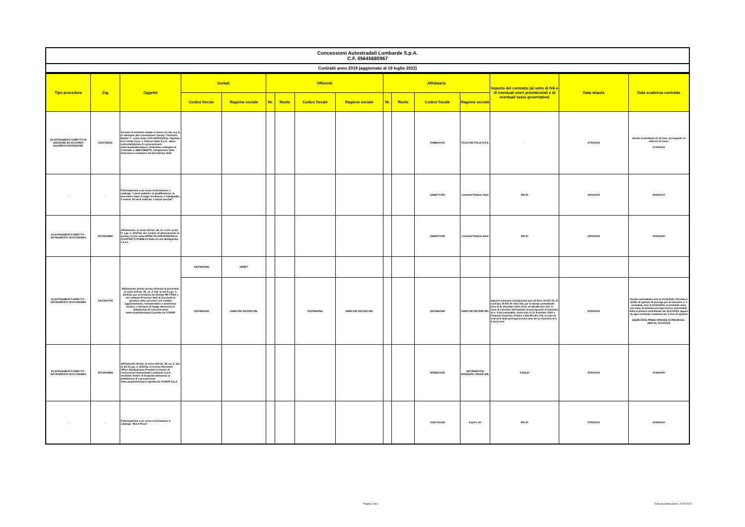Concessioni Autostradali Lombarde S.p.A.
C.F. 05645680967
Contratti anno 2019 (aggiornato al 19 luglio 2022)
| Tipo procedura | Cig | Oggetto | Invitati | | Offerenti | | | | Affidatario | | | | Importo del contratto (al netto di IVA e di eventuali oneri previdenziali e di eventuali tasse governative) | Data stipula | Data scadenza contratto |
| --- | --- | --- | --- | --- | --- | --- | --- | --- | --- | --- | --- | --- | --- | --- | --- |
| | | | Codice fiscale | Ragione sociale | Nr. | Ruolo | Codice fiscale | Ragione sociale | Nr. | Ruolo | Codice fiscale | Ragione sociale | | | |
| 26-AFFIDAMENTO DIRETTO IN ADESIONE AD ACCORDO QUADRO/CONVENZIONE | Z242755E5E | Servizio di telefonia mobile in favore di CAL S.p.A. in adesione alla Convenzione Consip "Telefonia Mobile 7", Lotto unico (CIG 6930022311), stipulata tra Consip S.p.A. e Telecom Italia S.p.A., attiva sulla piattaforma di e-procurement www.acquistinretepa.it_Ordinativo collegato al Contratto n. 888011868701. Integrazione della Determina a Contrarre del 26 febbraio 2019 | | | | | | | | | 00488410010 | TELECOM ITALIA S.P.A. | - | 17/04/2019 | durata contrattuale di 18 mesi, prorogabile di ulteriori 12 mesi. 17/09/2021 |
| - | - | Partecipazione a un corso di formazione a catalogo "Lavori pubblici: la qualificazione, le procedure dopo la legge di bilancio, il subappalto, il settore dei beni culturali, i settori speciali" | | | | | | | | | 02668770429 | Contratti Pubblici Italia | 380,00 | 18/04/2019 | 09/05/2019 |
| 23-AFFIDAMENTO DIRETTO - AFFIDAMENTO IN ECONOMIA | ZA7281D8BF | Affidamento, ai sensi dell'art. 36, co. 2 lett. a) del D. Lgs. n. 50/2016, del servizio di abbonamento al portale on line www.APPALTIeCONCESSIONI.eu (CONTRATTI PUBBLICI Italia di Lino Bellagamba s.a.s.). | | | | | | | | | 02668770429 | Contratti Pubblici Italia | 390,00 | 18/04/2019 | 03/05/2020 |
| 23-AFFIDAMENTO DIRETTO - AFFIDAMENTO IN ECONOMIA | ZAC2814706 | Affidamento diretto previa richiesta di preventivi, ai sensi dell'art. 36, co. 2, lett. a) del D.Lgs. n. 50/2016, per la fornitura del Portale HR TPIAZ e del software Presenze Web di Zucchetti di gestione delle presenze con relativo aggiornamento, manutenzione e assistenza tecnica, e fornitura di badge attraverso la piattaforma di e-procurement www.acquistinretepa.it gestita da CONSIP | 04572600965 | HRNET | | | | | | | | | | | |
| | | | 05378560964 | SABICOM SISTEMI SRL | | | 05378560964 | SABICOM SISTEMI SRL | | | 05378560964 | SABICOM SISTEMI SRL | Importo massimo complessivo pari ad Euro 30.941,76, di cui Euro 19.087,40 oltre IVA, per la durata contrattuale sino al 31 dicembre 2021, Euro 10.160,88 oltre IVA, in caso di esercizio dell'opzione di proroga pari al massimo di n. 3 (tre) annualità, ossia sino al 31 dicembre 2024 e l'importo massimo di Euro 1.693,48 oltre IVA, in caso di esercizio della proroga tecnica sino ad un massimo di n. 6 (sei) mesi | 23/04/2019 | Durata contrattuale sino al 31/12/2021. Previsto il diritto di opzione di proroga per al massimo n. 3 annualità, sino al 31/12/2024, esercitabile anno per anno. Eventuale proroga tecnica esercitabile dalla scadenza contrattuale del 31/12/2021 oppure da ogni eventuale scadenza dei 3 anni di opzione ESERCITATA PRIMA OPZIONE DI PROROGA - SINO AL 31/12/2022 |
| 23-AFFIDAMENTO DIRETTO - AFFIDAMENTO IN ECONOMIA | ZDF2831BB5 | Affidamento diretto, ai sensi dell'art. 36, co. 2, lett. a) del D.Lgs. n. 50/2016, di licenze Microsoft Office 365 Business Premium in favore di Concessioni Autostradali Lombarde S.p.A., mediante Ordine di Acquisto attraverso la piattaforma di e-procurement www.acquistinretepa.it gestita da CONSIP S.p.A | | | | | | | | | 08786221005 | INFORMATION WORKERS GROUP SRL | 5.556,60 | 30/04/2019 | 30/06/2020 |
| - | - | Partecipazione a un corso di formazione a catalogo "Word Press" | | | | | | | | | 10427720155 | Espèro Srl | 840,00 | 07/05/2019 | 19/06/2019 |
Pagina 2 di 6
Data di pubblicazione: 20/07/2022